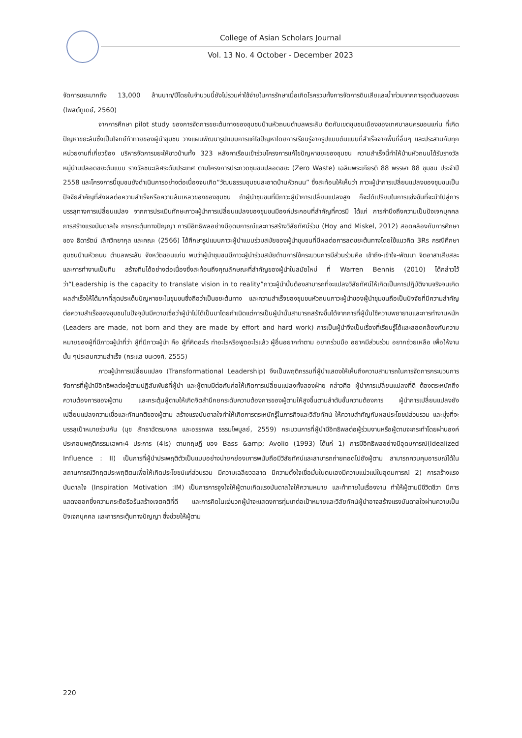College of Asian Scholars Journal
Vol. 13 No. 4 October - December 2023
จัดการขยะมากถึง 13,000 ล้านบาท/ปีโดยในจำนวนนี้ยังไม่รวมค่าใช้จ่ายในการรักษาเมื่อเกิดโรครวมทั้งการจัดการดินเสียและน้ำท่วมจากการอุดตันของขยะ (โพสต์ทูเดย์, 2560)
จากการศึกษา pilot study ของการจัดการขยะต้นทางของชุมชนบ้านหัวถนนตำบลพระลับ ติดกับเขตชุมชนเมืองของเทศบาลนครขอนแก่น ที่เกิดปัญหาขยะล้นซึ่งเป็นโจทย์ท้าทายของผู้นำชุมชน วางแผนพัฒนารูปแบบการแก้ไขปัญหาโดยการเรียนรู้จากรูปแบบต้นแบบที่สำเร็จจากพื้นที่อื่นๆ และประสานกับทุกหน่วยงานที่เกี่ยวข้อง บริหารจัดการขยะให้ชาวบ้านทั้ง 323 หลังคาเรือนเข้าร่วมโครงการแก้ไขปัญหาขยะของชุมชน ความสำเร็จนี้ทำให้บ้านหัวถนนได้รับรางวัลหมู่บ้านปลอดขยะต้นแบบ รางวัลชนะเลิศระดับประเทศ ตามโครงการประกวดชุมชนปลอดขยะ (Zero Waste) เฉลิมพระเกียรติ 88 พรรษา 88 ชุมชน ประจำปี 2558 และโครงการนี้ชุมชนยังดำเนินการอย่างต่อเนื่องจนเกิด“วัฒนธรรมชุมชนสะอาดบ้านหัวถนน” ซึ่งสะท้อนให้เห็นว่า ภาวะผู้นำการเปลี่ยนแปลงของชุมชนเป็นปัจจัยสำคัญที่ส่งผลต่อความสำเร็จหรือความล้มเหลวของของชุมชน ถ้าผู้นำชุมชนที่มีภาวะผู้นำการเปลี่ยนแปลงสูง ก็จะได้เปรียบในการแข่งขันที่จะนำไปสู่การบรรลุทางการเปลี่ยนแปลง จากการประเมินทักษะภาวะผู้นำการเปลี่ยนแปลงของชุมชนมีองค์ประกอบที่สำคัญที่ควรมี ได้แก่ การคำนึงถึงความเป็นปัจเจกบุคคล การสร้างแรงบันดาลใจ การกระตุ้นทางปัญญา การมีอิทธิพลอย่างมีอุดมการณ์และการสร้างวิสัยทัศน์ร่วม (Hoy and Miskel, 2012) สอดคล้องกับการศึกษาของ ธิดารัตน์ เลิศวิทยากุล และคณะ (2566) ได้ศึกษารูปแบบภาวะผู้นำแบบร่วมสมัยของผู้นำชุมชนที่มีผลต่อการลดขยะต้นทางโดยใช้แนวคิด 3Rs กรณีศึกษาชุมชนบ้านหัวถนน ตำบลพระลับ จังหวัดขอนแก่น พบว่าผู้นำชุมชนมีภาวะผู้นำร่วมสมัยด้านการใช้กระบวนการมีส่วนร่วมคือ เข้าถึง-เข้าใจ-พัฒนา จิตอาสาเสียสละ และการทำงานเป็นทีม สร้างทีมได้อย่างต่อเนื่องซึ่งสะท้อนถึงคุณลักษณะที่สำคัญของผู้นำในสมัยใหม่ ที่ Warren Bennis (2010) ได้กล่าวไว้ว่า“Leadership is the capacity to translate vision in to reality”ภาวะผู้นำนั้นต้องสามารถที่จะแปลงวิสัยทัศน์ให้เกิดเป็นการปฏิบัติงานจริงจนเกิดผลสำเร็จให้ได้มากที่สุดประเด็นปัญหาขยะในชุมชนซึ่งถือว่าเป็นขยะต้นทาง และความสำเร็จของชุมชนหัวถนนภาวะผู้นำของผู้นำชุมชนถือเป็นปัจจัยที่มีความสำคัญต่อความสำเร็จของชุมชนในปัจจุบันมีความเชื่อว่าผู้นำไม่ได้เป็นมาโดยกำเนิดแต่การเป็นผู้นำนั้นสามารถสร้างขึ้นได้จากการที่ผู้นั้นใช้ความพยายามและการทำงานหนัก (Leaders are made, not born and they are made by effort and hard work) การเป็นผู้นำจึงเป็นเรื่องที่เรียนรู้ได้และสอดคล้องกับความหมายของผู้ที่มีภาวะผู้นำที่ว่า ผู้ที่มีภาวะผู้นำ คือ ผู้ที่คิดอะไร ทำอะไรหรือพูดอะไรแล้ว ผู้อื่นอยากทำตาม อยากร่วมมือ อยากมีส่วนร่วม อยากช่วยเหลือ เพื่อให้งานนั้น ๆประสบความสำเร็จ (กระแส ชนะวงศ์, 2555)
ภาวะผู้นำการเปลี่ยนแปลง (Transformational Leadership) จึงเป็นพฤติกรรมที่ผู้นำแสดงให้เห็นถึงความสามารถในการจัดการกระบวนการจัดการที่ผู้นำมีอิทธิพลต่อผู้ตามปฏิสัมพันธ์ที่ผู้นำ และผู้ตามมีต่อกันก่อให้เกิดการเปลี่ยนแปลงทั้งสองฝ่าย กล่าวคือ ผู้นำการเปลี่ยนแปลงที่ดี ต้องตระหนักถึงความต้องการของผู้ตาม และกระตุ้นผู้ตามให้เกิดจิตสำนึกยกระดับความต้องการของผู้ตามให้สูงขึ้นตามลำดับขั้นความต้องการ ผู้นำการเปลี่ยนแปลงยังเปลี่ยนแปลงความเชื่อและทัศนคติของผู้ตาม สร้างแรงบันดาลใจทำให้เกิดการตระหนักรู้ในภารกิจและวิสัยทัศน์ ให้ความสำคัญกับผลประโยชน์ส่วนรวม และมุ่งที่จะบรรลุเป้าหมายร่วมกัน (นุช สัทธาฉัตรมงคล และอรรถพล ธรรมไพบูลย์, 2559) กระบวนการที่ผู้นำมีอิทธิพลต่อผู้ร่วมงานหรือผู้ตามจะกระทำโดยผ่านองค์ประกอบพฤติกรรมเฉพาะ4 ประการ (4Is) ตามทฤษฎี ของ Bass &amp; Avolio (1993) ได้แก่ 1) การมีอิทธิพลอย่างมีอุดมการณ์(Idealized Influence : II) เป็นการที่ผู้นำประพฤติตัวเป็นแบบอย่างน่ายกย่องเคารพนับถือมีวิสัยทัศน์และสามารถถ่ายทอดไปยังผู้ตาม สามารถควบคุมอารมณ์ได้ในสถานการณ์วิกฤตประพฤติตนเพื่อให้เกิดประโยชน์แก่ส่วนรวม มีความเฉลียวฉลาด มีความตั้งใจเชื่อมั่นในตนเองมีความแน่วแน่ในอุดมการณ์ 2) การสร้างแรงบันดาลใจ (Inspiration Motivation :IM) เป็นการการจูงใจให้ผู้ตามเกิดแรงบันดาลใจให้ความหมาย และท้าทายในเรื่องงาน ทำให้ผู้ตามมีชีวิตชีวา มีการแสดงออกซึ่งความกระตือรือร้นสร้างเจตคติที่ดี และการคิดในแง่บวกผู้นำจะแสดงการทุ่มเทต่อเป้าหมายและวิสัยทัศน์ผู้นำอาจสร้างแรงบันดาลใจผ่านความเป็นปัจเจกบุคคล และการกระตุ้นทางปัญญา ซึ่งช่วยให้ผู้ตาม
220